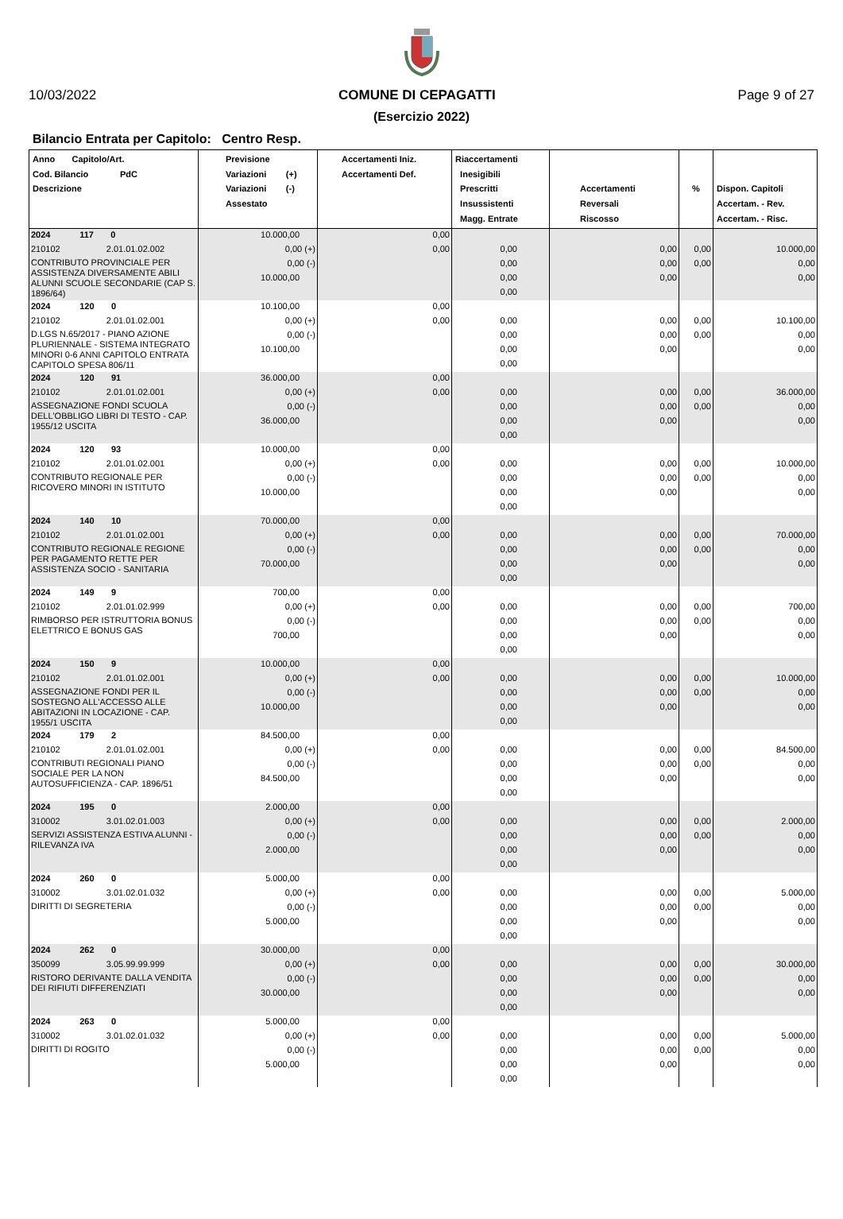10/03/2022 COMUNE DI CEPAGATTI Page 9 of 27
(Esercizio 2022)
Bilancio Entrata per Capitolo: Centro Resp.
| Anno Capitolo/Art. Cod. Bilancio PdC Descrizione | Previsione Variazioni (+) Variazioni (-) Assestato | Accertamenti Iniz. Accertamenti Def. | Riaccertamenti Inesigibili Prescritti Insussistenti Magg. Entrate | Accertamenti Reversali Riscosso | % | Dispon. Capitoli Accertam. - Rev. Accertam. - Risc. |
| --- | --- | --- | --- | --- | --- | --- |
| 2024 117 0 | 10.000,00 | 0,00 | | | | |
| 210102 2.01.01.02.002 | 0,00 (+) | 0,00 | 0,00 | 0,00 | 0,00 | 10.000,00 |
| CONTRIBUTO PROVINCIALE PER ASSISTENZA DIVERSAMENTE ABILI ALUNNI SCUOLE SECONDARIE (CAP S. 1896/64) | 0,00 (-) | | 0,00 | 0,00 | 0,00 | 0,00 |
| | 10.000,00 | | 0,00 | 0,00 | | 0,00 |
| | | | 0,00 | | | |
| 2024 120 0 | 10.100,00 | 0,00 | | | | |
| 210102 2.01.01.02.001 | 0,00 (+) | 0,00 | 0,00 | 0,00 | 0,00 | 10.100,00 |
| D.LGS N.65/2017 - PIANO AZIONE PLURIENNALE - SISTEMA INTEGRATO MINORI 0-6 ANNI CAPITOLO ENTRATA CAPITOLO SPESA 806/11 | 0,00 (-) | | 0,00 | 0,00 | 0,00 | 0,00 |
| | 10.100,00 | | 0,00 | 0,00 | | 0,00 |
| | | | 0,00 | | | |
| 2024 120 91 | 36.000,00 | 0,00 | | | | |
| 210102 2.01.01.02.001 | 0,00 (+) | 0,00 | 0,00 | 0,00 | 0,00 | 36.000,00 |
| ASSEGNAZIONE FONDI SCUOLA DELL'OBBLIGO LIBRI DI TESTO - CAP. 1955/12 USCITA | 0,00 (-) | | 0,00 | 0,00 | 0,00 | 0,00 |
| | 36.000,00 | | 0,00 | 0,00 | | 0,00 |
| | | | 0,00 | | | |
| 2024 120 93 | 10.000,00 | 0,00 | | | | |
| 210102 2.01.01.02.001 | 0,00 (+) | 0,00 | 0,00 | 0,00 | 0,00 | 10.000,00 |
| CONTRIBUTO REGIONALE PER RICOVERO MINORI IN ISTITUTO | 0,00 (-) | | 0,00 | 0,00 | 0,00 | 0,00 |
| | 10.000,00 | | 0,00 | 0,00 | | 0,00 |
| | | | 0,00 | | | |
| 2024 140 10 | 70.000,00 | 0,00 | | | | |
| 210102 2.01.01.02.001 | 0,00 (+) | 0,00 | 0,00 | 0,00 | 0,00 | 70.000,00 |
| CONTRIBUTO REGIONALE REGIONE PER PAGAMENTO RETTE PER ASSISTENZA SOCIO - SANITARIA | 0,00 (-) | | 0,00 | 0,00 | 0,00 | 0,00 |
| | 70.000,00 | | 0,00 | 0,00 | | 0,00 |
| | | | 0,00 | | | |
| 2024 149 9 | 700,00 | 0,00 | | | | |
| 210102 2.01.01.02.999 | 0,00 (+) | 0,00 | 0,00 | 0,00 | 0,00 | 700,00 |
| RIMBORSO PER ISTRUTTORIA BONUS ELETTRICO E BONUS GAS | 0,00 (-) | | 0,00 | 0,00 | 0,00 | 0,00 |
| | 700,00 | | 0,00 | 0,00 | | 0,00 |
| | | | 0,00 | | | |
| 2024 150 9 | 10.000,00 | 0,00 | | | | |
| 210102 2.01.01.02.001 | 0,00 (+) | 0,00 | 0,00 | 0,00 | 0,00 | 10.000,00 |
| ASSEGNAZIONE FONDI PER IL SOSTEGNO ALL'ACCESSO ALLE ABITAZIONI IN LOCAZIONE - CAP. 1955/1 USCITA | 0,00 (-) | | 0,00 | 0,00 | 0,00 | 0,00 |
| | 10.000,00 | | 0,00 | 0,00 | | 0,00 |
| | | | 0,00 | | | |
| 2024 179 2 | 84.500,00 | 0,00 | | | | |
| 210102 2.01.01.02.001 | 0,00 (+) | 0,00 | 0,00 | 0,00 | 0,00 | 84.500,00 |
| CONTRIBUTI REGIONALI PIANO SOCIALE PER LA NON AUTOSUFFICIENZA - CAP. 1896/51 | 0,00 (-) | | 0,00 | 0,00 | 0,00 | 0,00 |
| | 84.500,00 | | 0,00 | 0,00 | | 0,00 |
| | | | 0,00 | | | |
| 2024 195 0 | 2.000,00 | 0,00 | | | | |
| 310002 3.01.02.01.003 | 0,00 (+) | 0,00 | 0,00 | 0,00 | 0,00 | 2.000,00 |
| SERVIZI ASSISTENZA ESTIVA ALUNNI - RILEVANZA IVA | 0,00 (-) | | 0,00 | 0,00 | 0,00 | 0,00 |
| | 2.000,00 | | 0,00 | 0,00 | | 0,00 |
| | | | 0,00 | | | |
| 2024 260 0 | 5.000,00 | 0,00 | | | | |
| 310002 3.01.02.01.032 | 0,00 (+) | 0,00 | 0,00 | 0,00 | 0,00 | 5.000,00 |
| DIRITTI DI SEGRETERIA | 0,00 (-) | | 0,00 | 0,00 | 0,00 | 0,00 |
| | 5.000,00 | | 0,00 | 0,00 | | 0,00 |
| | | | 0,00 | | | |
| 2024 262 0 | 30.000,00 | 0,00 | | | | |
| 350099 3.05.99.99.999 | 0,00 (+) | 0,00 | 0,00 | 0,00 | 0,00 | 30.000,00 |
| RISTORO DERIVANTE DALLA VENDITA DEI RIFIUTI DIFFERENZIATI | 0,00 (-) | | 0,00 | 0,00 | 0,00 | 0,00 |
| | 30.000,00 | | 0,00 | 0,00 | | 0,00 |
| | | | 0,00 | | | |
| 2024 263 0 | 5.000,00 | 0,00 | | | | |
| 310002 3.01.02.01.032 | 0,00 (+) | 0,00 | 0,00 | 0,00 | 0,00 | 5.000,00 |
| DIRITTI DI ROGITO | 0,00 (-) | | 0,00 | 0,00 | 0,00 | 0,00 |
| | 5.000,00 | | 0,00 | 0,00 | | 0,00 |
| | | | 0,00 | | | |